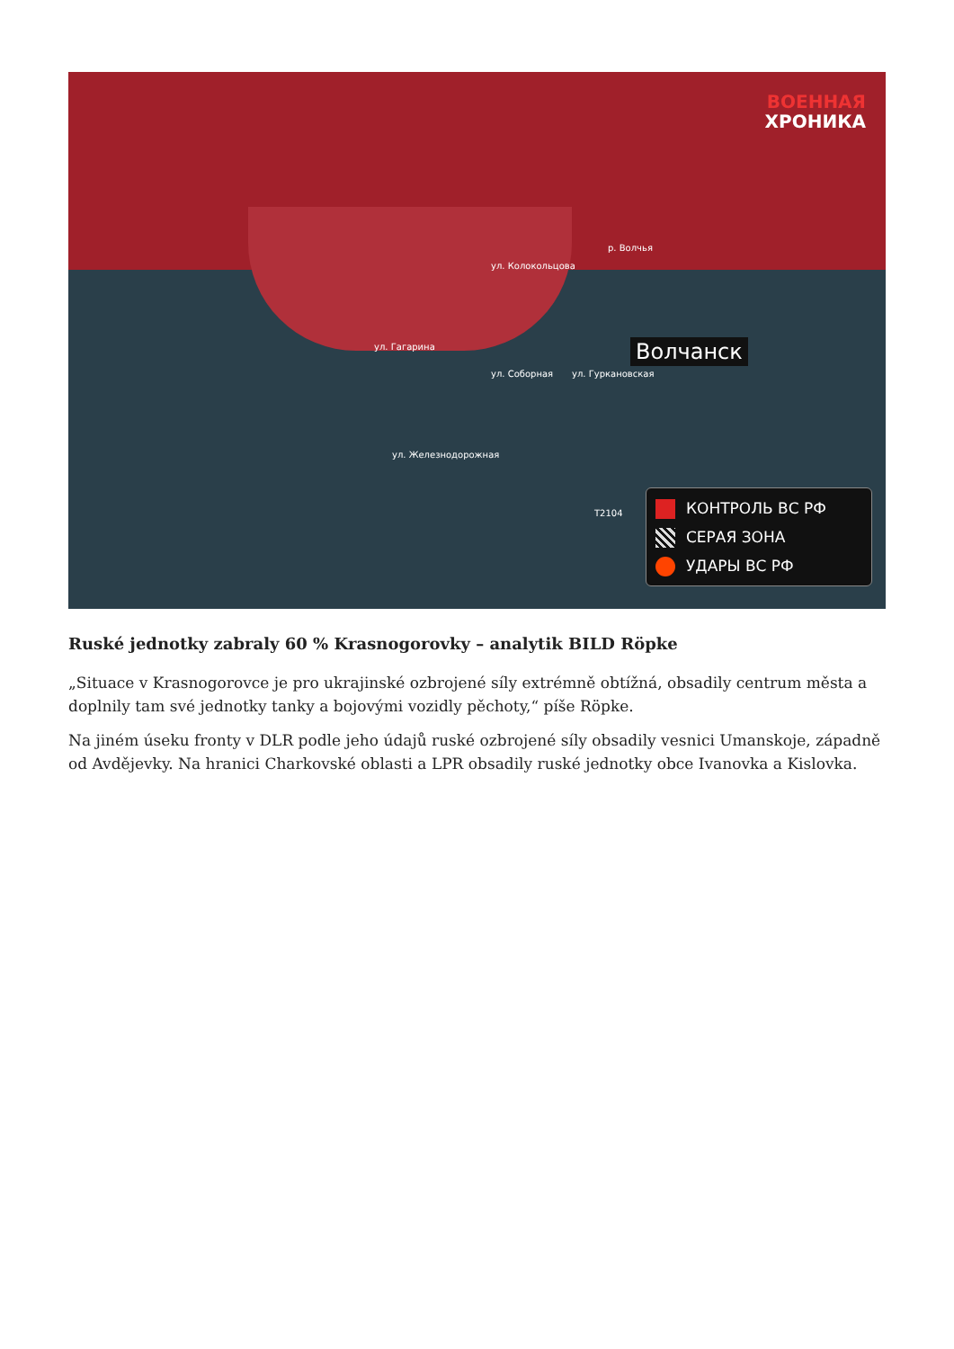ВОЕННАЯ
ХРОНИКА
р. Волчья
ул. Колокольцова
ул. Гагарина
ул. Соборная ул. Гуркановская
ул. Железнодорожная
T2104
Волчанск
КОНТРОЛЬ ВС РФ
СЕРАЯ ЗОНА
УДАРЫ ВС РФ
Ruské jednotky zabraly 60 % Krasnogorovky – analytik BILD Röpke
„Situace v Krasnogorovce je pro ukrajinské ozbrojené síly extrémně obtížná, obsadily centrum města a doplnily tam své jednotky tanky a bojovými vozidly pěchoty,“ píše Röpke.
Na jiném úseku fronty v DLR podle jeho údajů ruské ozbrojené síly obsadily vesnici Umanskoje, západně od Avdějevky. Na hranici Charkovské oblasti a LPR obsadily ruské jednotky obce Ivanovka a Kislovka.